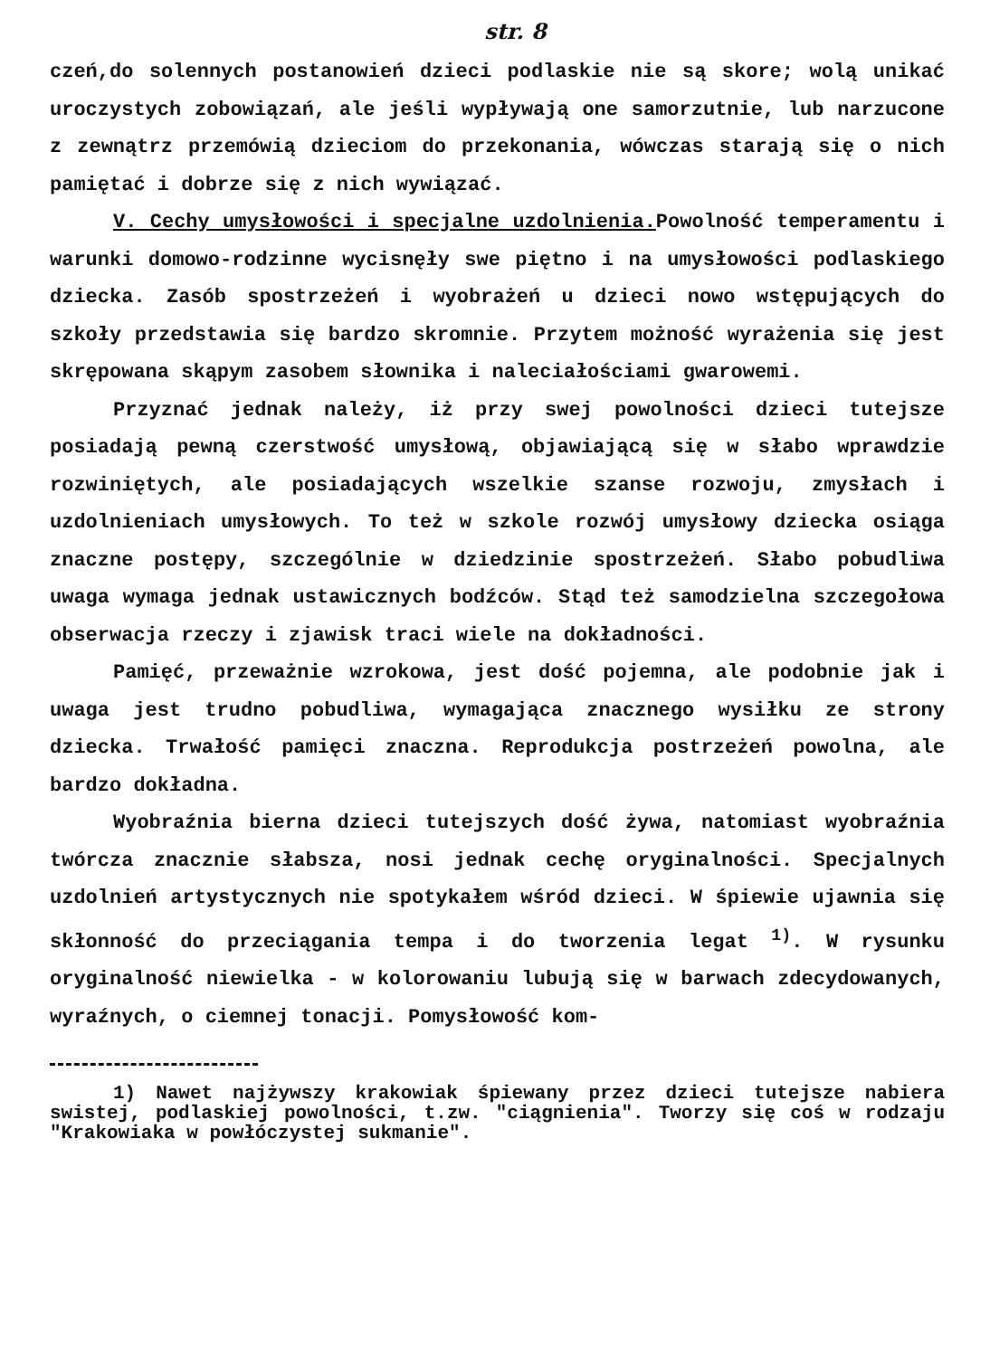str. 8
czeń,do solennych postanowień dzieci podlaskie nie są skore; wolą unikać uroczystych zobowiązań, ale jeśli wypływają one samorzutnie, lub narzucone z zewnątrz przemówią dzieciom do przekonania, wówczas starają się o nich pamiętać i dobrze się z nich wywiązać.
V. Cechy umysłowości i specjalne uzdolnienia. Powolność temperamentu i warunki domowo-rodzinne wycisnęły swe piętno i na umysłowości podlaskiego dziecka. Zasób spostrzeżeń i wyobrażeń u dzieci nowo wstępujących do szkoły przedstawia się bardzo skromnie. Przytem możność wyrażenia się jest skrępowana skąpym zasobem słownika i naleciałościami gwarowemi.
Przyznać jednak należy, iż przy swej powolności dzieci tutejsze posiadają pewną czerstwość umysłową, objawiającą się w słabo wprawdzie rozwiniętych, ale posiadających wszelkie szanse rozwoju, zmysłach i uzdolnieniach umysłowych. To też w szkole rozwój umysłowy dziecka osiąga znaczne postępy, szczególnie w dziedzinie spostrzeżeń. Słabo pobudliwa uwaga wymaga jednak ustawicznych bodźców. Stąd też samodzielna szczegołowa obserwacja rzeczy i zjawisk traci wiele na dokładności.
Pamięć, przeważnie wzrokowa, jest dość pojemna, ale podobnie jak i uwaga jest trudno pobudliwa, wymagająca znacznego wysiłku ze strony dziecka. Trwałość pamięci znaczna. Reprodukcja postrzeżeń powolna, ale bardzo dokładna.
Wyobraźnia bierna dzieci tutejszych dość żywa, natomiast wyobraźnia twórcza znacznie słabsza, nosi jednak cechę oryginalności. Specjalnych uzdolnień artystycznych nie spotykałem wśród dzieci. W śpiewie ujawnia się skłonność do przeciągania tempa i do tworzenia legat <sup>1)</sup>. W rysunku oryginalność niewielka - w kolorowaniu lubują się w barwach zdecydowanych, wyraźnych, o ciemnej tonacji. Pomysłowość kom-
1) Nawet najżywszy krakowiak śpiewany przez dzieci tutejsze nabiera swistej, podlaskiej powolności, t.zw. "ciągnienia". Tworzy się coś w rodzaju "Krakowiaka w powłóczystej sukmanie".